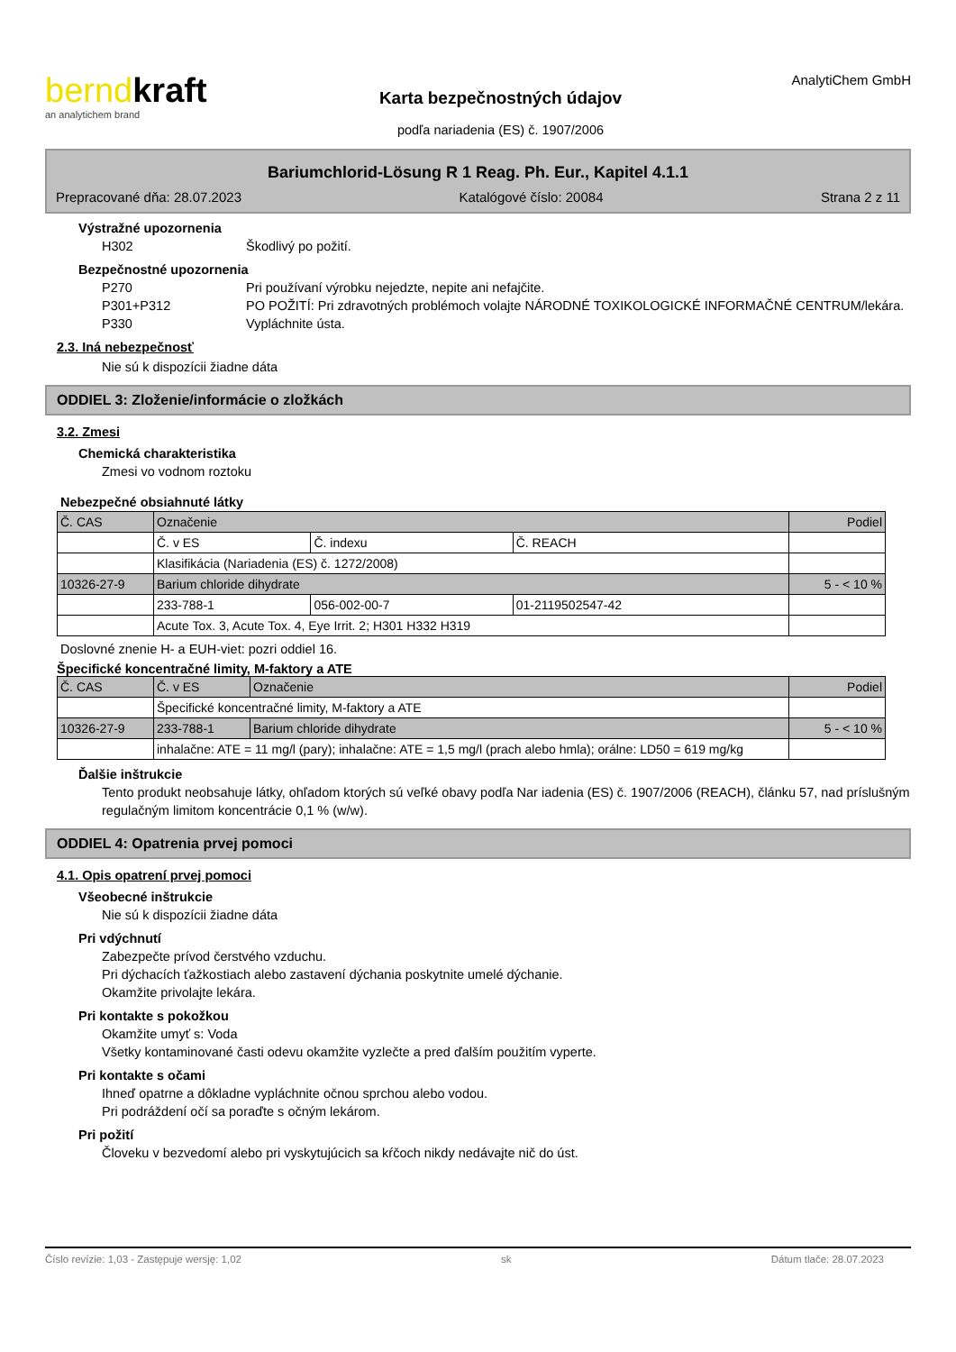bernd kraft
an analytichem brand
Karta bezpečnostných údajov
podľa nariadenia (ES) č. 1907/2006
AnalytiChem GmbH
Bariumchlorid-Lösung R 1 Reag. Ph. Eur., Kapitel 4.1.1
Prepracované dňa: 28.07.2023 Katalógové číslo: 20084 Strana 2 z 11
Výstražné upozornenia
H302 Škodlivý po požití.
Bezpečnostné upozornenia
P270 Pri používaní výrobku nejedzte, nepite ani nefajčite.
P301+P312 PO POŽITÍ: Pri zdravotných problémoch volajte NÁRODNÉ TOXIKOLOGICKÉ INFORMAČNÉ CENTRUM/lekára.
P330 Vypláchnite ústa.
2.3. Iná nebezpečnosť
Nie sú k dispozícii žiadne dáta
ODDIEL 3: Zloženie/informácie o zložkách
3.2. Zmesi
Chemická charakteristika
Zmesi vo vodnom roztoku
Nebezpečné obsiahnuté látky
| Č. CAS | Označenie | | | Podiel |
| | Č. v ES | Č. indexu | Č. REACH | |
| | Klasifikácia (Nariadenia (ES) č. 1272/2008) | | | |
| 10326-27-9 | Barium chloride dihydrate | | | 5 - < 10 % |
| | 233-788-1 | 056-002-00-7 | 01-2119502547-42 | |
| | Acute Tox. 3, Acute Tox. 4, Eye Irrit. 2; H301 H332 H319 | | | |
Doslovné znenie H- a EUH-viet: pozri oddiel 16.
Špecifické koncentračné limity, M-faktory a ATE
| Č. CAS | Č. v ES | Označenie | Podiel |
| | Špecifické koncentračné limity, M-faktory a ATE | | |
| 10326-27-9 | 233-788-1 | Barium chloride dihydrate | 5 - < 10 % |
| | inhalačne: ATE = 11 mg/l (pary); inhalačne: ATE = 1,5 mg/l (prach alebo hmla); orálne: LD50 = 619 mg/kg | | |
Ďalšie inštrukcie
Tento produkt neobsahuje látky, ohľadom ktorých sú veľké obavy podľa Nar iadenia (ES) č. 1907/2006 (REACH), článku 57, nad príslušným regulačným limitom koncentrácie 0,1 % (w/w).
ODDIEL 4: Opatrenia prvej pomoci
4.1. Opis opatrení prvej pomoci
Všeobecné inštrukcie
Nie sú k dispozícii žiadne dáta
Pri vdýchnutí
Zabezpečte prívod čerstvého vzduchu.
Pri dýchacích ťažkostiach alebo zastavení dýchania poskytnite umelé dýchanie.
Okamžite privolajte lekára.
Pri kontakte s pokožkou
Okamžite umyť s: Voda
Všetky kontaminované časti odevu okamžite vyzlečte a pred ďalším použitím vyperte.
Pri kontakte s očami
Ihneď opatrne a dôkladne vypláchnite očnou sprchou alebo vodou.
Pri podráždení očí sa poraďte s očným lekárom.
Pri požití
Človeku v bezvedomí alebo pri vyskytujúcich sa kŕčoch nikdy nedávajte nič do úst.
Číslo revízie: 1,03 - Zastępuje wersję: 1,02 sk Dátum tlače: 28.07.2023